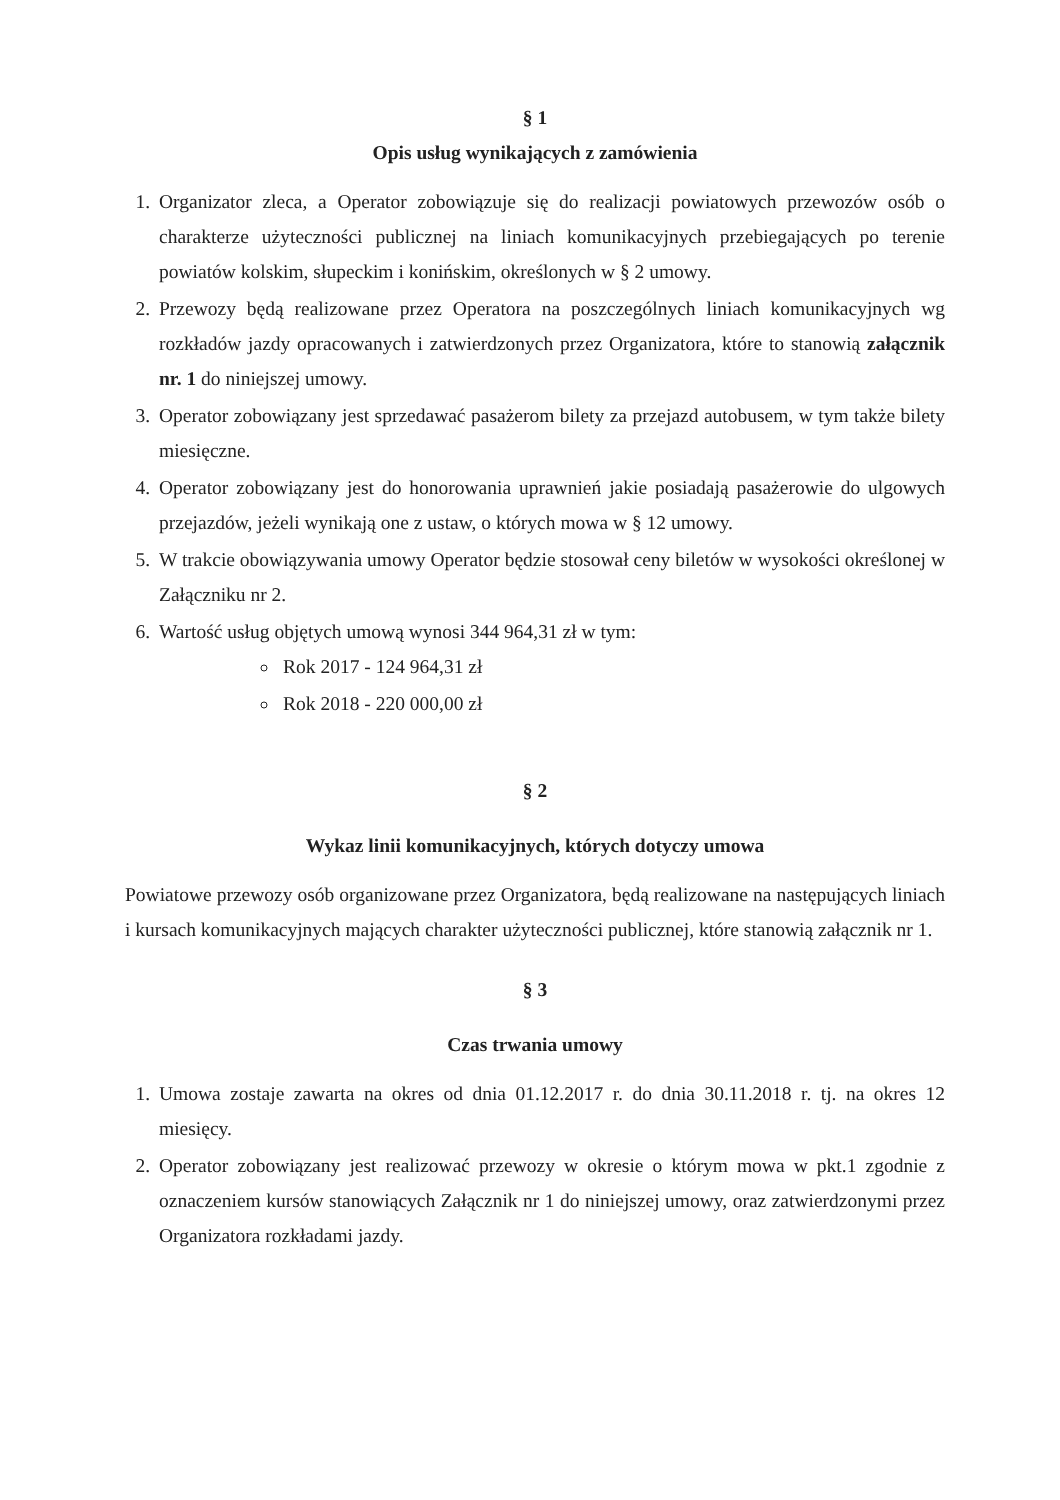§ 1
Opis usług wynikających z zamówienia
1. Organizator zleca, a Operator zobowiązuje się do realizacji powiatowych przewozów osób o charakterze użyteczności publicznej na liniach komunikacyjnych przebiegających po terenie powiatów kolskim, słupeckim i konińskim, określonych w § 2 umowy.
2. Przewozy będą realizowane przez Operatora na poszczególnych liniach komunikacyjnych wg rozkładów jazdy opracowanych i zatwierdzonych przez Organizatora, które to stanowią załącznik nr. 1 do niniejszej umowy.
3. Operator zobowiązany jest sprzedawać pasażerom bilety za przejazd autobusem, w tym także bilety miesięczne.
4. Operator zobowiązany jest do honorowania uprawnień jakie posiadają pasażerowie do ulgowych przejazdów, jeżeli wynikają one z ustaw, o których mowa w § 12 umowy.
5. W trakcie obowiązywania umowy Operator będzie stosował ceny biletów w wysokości określonej w Załączniku nr 2.
6. Wartość usług objętych umową wynosi 344 964,31 zł w tym:
Rok 2017 - 124 964,31 zł
Rok 2018 - 220 000,00 zł
§ 2
Wykaz linii komunikacyjnych, których dotyczy umowa
Powiatowe przewozy osób organizowane przez Organizatora, będą realizowane na następujących liniach i kursach komunikacyjnych mających charakter użyteczności publicznej, które stanowią załącznik nr 1.
§ 3
Czas trwania umowy
1. Umowa zostaje zawarta na okres od dnia 01.12.2017 r. do dnia 30.11.2018 r. tj. na okres 12 miesięcy.
2. Operator zobowiązany jest realizować przewozy w okresie o którym mowa w pkt.1 zgodnie z oznaczeniem kursów stanowiących Załącznik nr 1 do niniejszej umowy, oraz zatwierdzonymi przez Organizatora rozkładami jazdy.